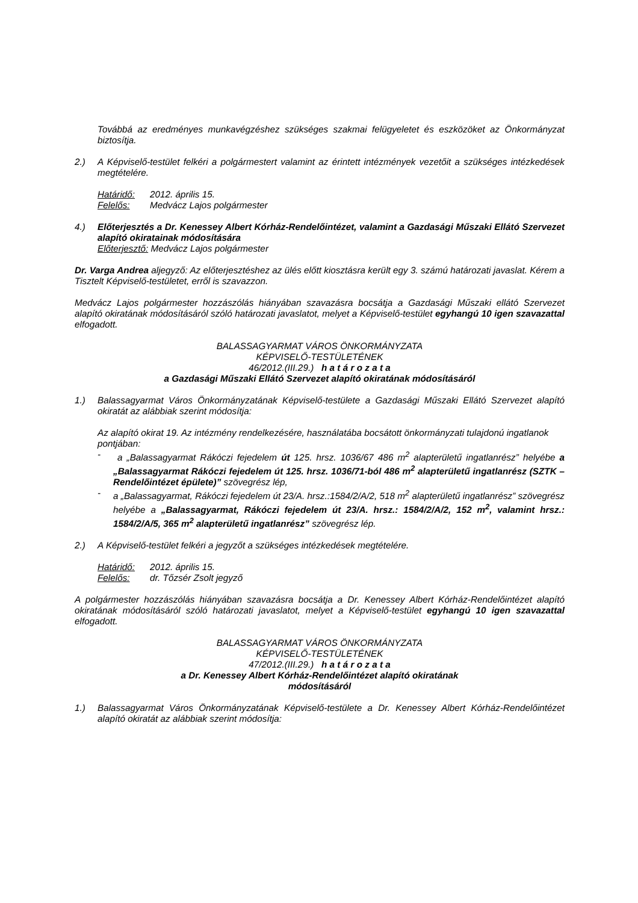Továbbá az eredményes munkavégzéshez szükséges szakmai felügyeletet és eszközöket az Önkormányzat biztosítja.
2.) A Képviselő-testület felkéri a polgármestert valamint az érintett intézmények vezetőit a szükséges intézkedések megtételére.
Határidő: 2012. április 15.
Felelős: Medvácz Lajos polgármester
4.) Előterjesztés a Dr. Kenessey Albert Kórház-Rendelőintézet, valamint a Gazdasági Műszaki Ellátó Szervezet alapító okiratainak módosítására
Előterjesztő: Medvácz Lajos polgármester
Dr. Varga Andrea aljegyző: Az előterjesztéshez az ülés előtt kiosztásra került egy 3. számú határozati javaslat. Kérem a Tisztelt Képviselő-testületet, erről is szavazzon.
Medvácz Lajos polgármester hozzászólás hiányában szavazásra bocsátja a Gazdasági Műszaki ellátó Szervezet alapító okiratának módosításáról szóló határozati javaslatot, melyet a Képviselő-testület egyhangú 10 igen szavazattal elfogadott.
BALASSAGYARMAT VÁROS ÖNKORMÁNYZATA
KÉPVISELŐ-TESTÜLETÉNEK
46/2012.(III.29.) h a t á r o z a t a
a Gazdasági Műszaki Ellátó Szervezet alapító okiratának módosításáról
1.) Balassagyarmat Város Önkormányzatának Képviselő-testülete a Gazdasági Műszaki Ellátó Szervezet alapító okiratát az alábbiak szerint módosítja:
Az alapító okirat 19. Az intézmény rendelkezésére, használatába bocsátott önkormányzati tulajdonú ingatlanok pontjában:
- a „Balassagyarmat Rákóczi fejedelem út 125. hrsz. 1036/67 486 m<sup>2</sup> alapterületű ingatlanrész” helyébe a „Balassagyarmat Rákóczi fejedelem út 125. hrsz. 1036/71-ból 486 m<sup>2</sup> alapterületű ingatlanrész (SZTK – Rendelőintézet épülete)” szövegrész lép,
- a „Balassagyarmat, Rákóczi fejedelem út 23/A. hrsz.:1584/2/A/2, 518 m<sup>2</sup> alapterületű ingatlanrész” szövegrész helyébe a „Balassagyarmat, Rákóczi fejedelem út 23/A. hrsz.: 1584/2/A/2, 152 m<sup>2</sup>, valamint hrsz.: 1584/2/A/5, 365 m<sup>2</sup> alapterületű ingatlanrész” szövegrész lép.
2.) A Képviselő-testület felkéri a jegyzőt a szükséges intézkedések megtételére.
Határidő: 2012. április 15.
Felelős: dr. Tőzsér Zsolt jegyző
A polgármester hozzászólás hiányában szavazásra bocsátja a Dr. Kenessey Albert Kórház-Rendelőintézet alapító okiratának módosításáról szóló határozati javaslatot, melyet a Képviselő-testület egyhangú 10 igen szavazattal elfogadott.
BALASSAGYARMAT VÁROS ÖNKORMÁNYZATA
KÉPVISELŐ-TESTÜLETÉNEK
47/2012.(III.29.) h a t á r o z a t a
a Dr. Kenessey Albert Kórház-Rendelőintézet alapító okiratának
módosításáról
1.) Balassagyarmat Város Önkormányzatának Képviselő-testülete a Dr. Kenessey Albert Kórház-Rendelőintézet alapító okiratát az alábbiak szerint módosítja: